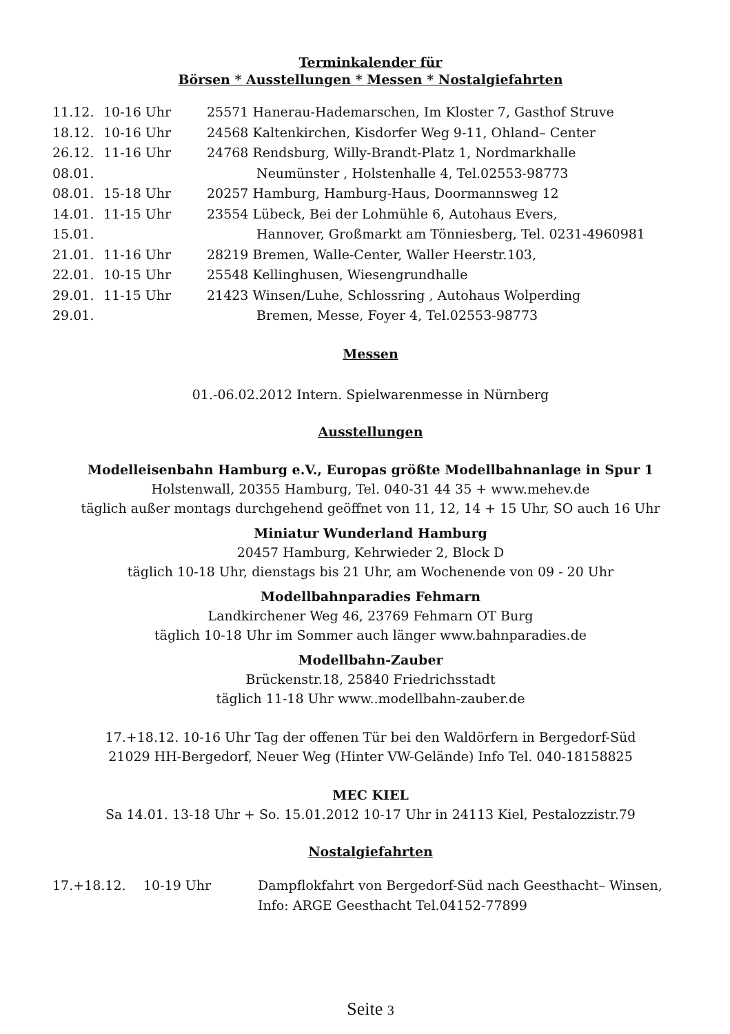Terminkalender für
Börsen * Ausstellungen * Messen * Nostalgiefahrten
| 11.12. | 10-16 Uhr | 25571 Hanerau-Hademarschen, Im Kloster 7, Gasthof Struve |
| 18.12. | 10-16 Uhr | 24568 Kaltenkirchen, Kisdorfer Weg 9-11, Ohland– Center |
| 26.12. | 11-16 Uhr | 24768 Rendsburg, Willy-Brandt-Platz 1, Nordmarkhalle |
| 08.01. | | Neumünster , Holstenhalle 4, Tel.02553-98773 |
| 08.01. | 15-18 Uhr | 20257 Hamburg, Hamburg-Haus, Doormannsweg 12 |
| 14.01. | 11-15 Uhr | 23554 Lübeck, Bei der Lohmühle 6, Autohaus Evers, |
| 15.01. | | Hannover, Großmarkt am Tönniesberg, Tel. 0231-4960981 |
| 21.01. | 11-16 Uhr | 28219 Bremen, Walle-Center, Waller Heerstr.103, |
| 22.01. | 10-15 Uhr | 25548 Kellinghusen, Wiesengrundhalle |
| 29.01. | 11-15 Uhr | 21423 Winsen/Luhe, Schlossring , Autohaus Wolperding |
| 29.01. | | Bremen, Messe, Foyer 4, Tel.02553-98773 |
Messen
01.-06.02.2012 Intern. Spielwarenmesse in Nürnberg
Ausstellungen
Modelleisenbahn Hamburg e.V., Europas größte Modellbahnanlage in Spur 1
Holstenwall, 20355 Hamburg, Tel. 040-31 44 35 + www.mehev.de
täglich außer montags durchgehend geöffnet von 11, 12, 14 + 15 Uhr, SO auch 16 Uhr
Miniatur Wunderland Hamburg
20457 Hamburg, Kehrwieder 2, Block D
täglich 10-18 Uhr, dienstags bis 21 Uhr, am Wochenende von 09 - 20 Uhr
Modellbahnparadies Fehmarn
Landkirchener Weg 46, 23769 Fehmarn OT Burg
täglich 10-18 Uhr im Sommer auch länger www.bahnparadies.de
Modellbahn-Zauber
Brückenstr.18, 25840 Friedrichsstadt
täglich 11-18 Uhr www..modellbahn-zauber.de
17.+18.12. 10-16 Uhr Tag der offenen Tür bei den Waldörfern in Bergedorf-Süd
21029 HH-Bergedorf, Neuer Weg (Hinter VW-Gelände) Info Tel. 040-18158825
MEC KIEL
Sa 14.01. 13-18 Uhr + So. 15.01.2012 10-17 Uhr in 24113 Kiel, Pestalozzistr.79
Nostalgiefahrten
| 17.+18.12. | 10-19 Uhr | Dampflokfahrt von Bergedorf-Süd nach Geesthacht– Winsen, |
| | | Info: ARGE Geesthacht Tel.04152-77899 |
Seite 3